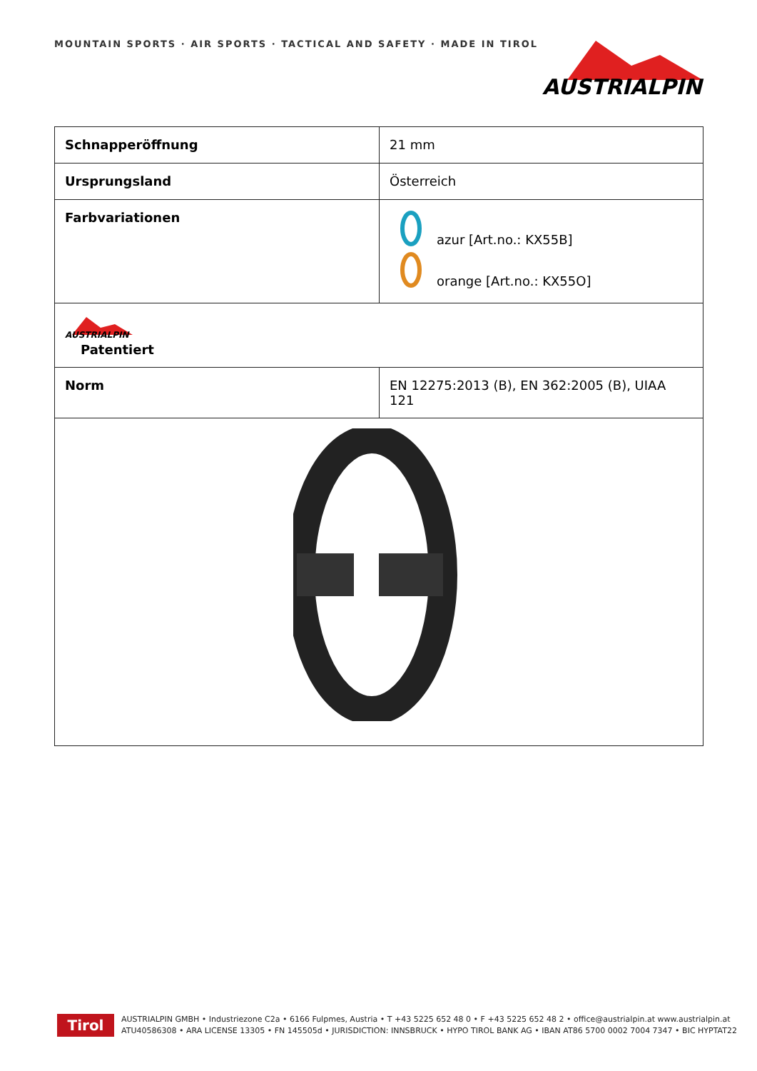MOUNTAIN SPORTS · AIR SPORTS · TACTICAL AND SAFETY · MADE IN TIROL
AUSTRIALPIN
| Schnapperöffnung | 21 mm |
| Ursprungsland | Österreich |
| Farbvariationen | azur [Art.no.: KX55B] orange [Art.no.: KX55O] |
| AUSTRIALPIN Patentiert | |
| Norm | EN 12275:2013 (B), EN 362:2005 (B), UIAA 121 |
Tirol
AUSTRIALPIN GMBH • Industriezone C2a • 6166 Fulpmes, Austria • T +43 5225 652 48 0 • F +43 5225 652 48 2 • office@austrialpin.at www.austrialpin.at
ATU40586308 • ARA LICENSE 13305 • FN 145505d • JURISDICTION: INNSBRUCK • HYPO TIROL BANK AG • IBAN AT86 5700 0002 7004 7347 • BIC HYPTAT22